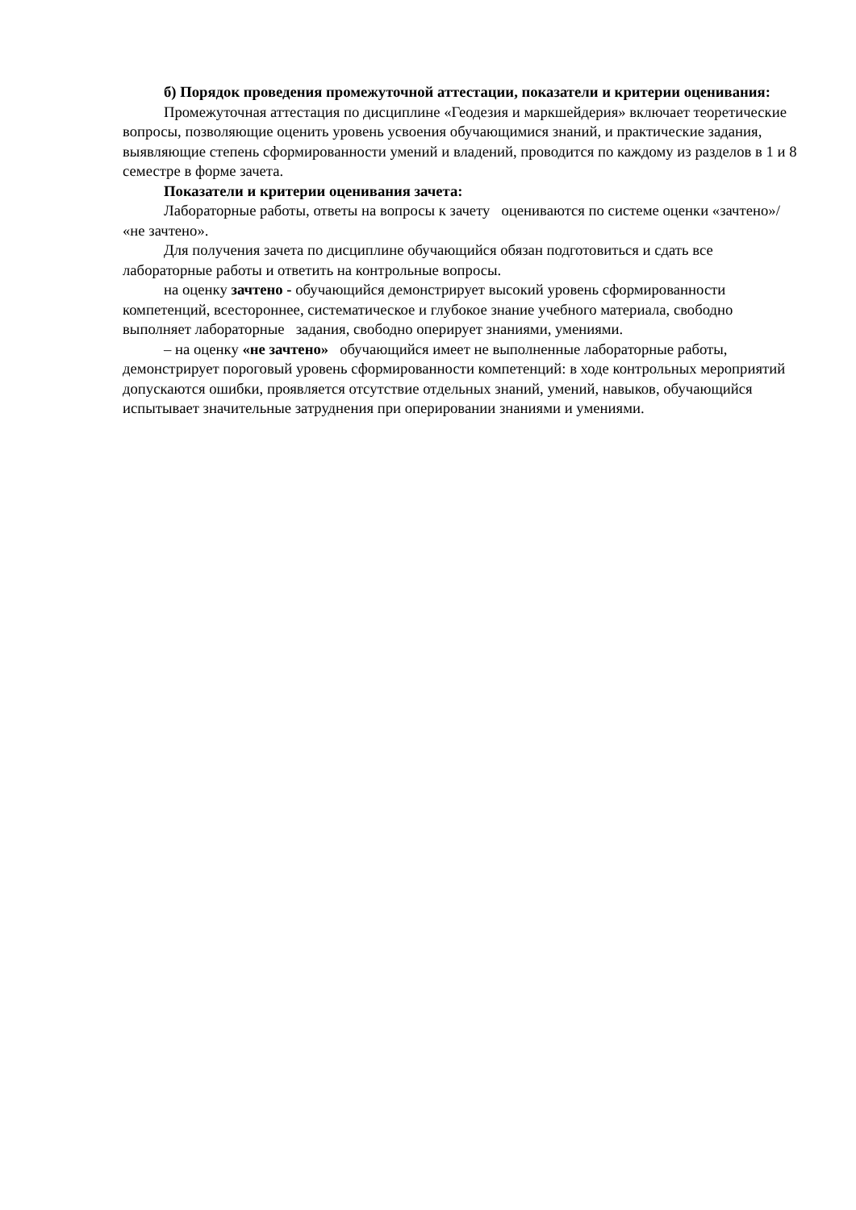б) Порядок проведения промежуточной аттестации, показатели и критерии оценивания:
Промежуточная аттестация по дисциплине «Геодезия и маркшейдерия» включает теоретические вопросы, позволяющие оценить уровень усвоения обучающимися знаний, и практические задания, выявляющие степень сформированности умений и владений, проводится по каждому из разделов в 1 и 8 семестре в форме зачета.
Показатели и критерии оценивания зачета:
Лабораторные работы, ответы на вопросы к зачету оцениваются по системе оценки «зачтено»/ «не зачтено».
Для получения зачета по дисциплине обучающийся обязан подготовиться и сдать все лабораторные работы и ответить на контрольные вопросы.
на оценку зачтено - обучающийся демонстрирует высокий уровень сформированности компетенций, всестороннее, систематическое и глубокое знание учебного материала, свободно выполняет лабораторные задания, свободно оперирует знаниями, умениями.
– на оценку «не зачтено» обучающийся имеет не выполненные лабораторные работы, демонстрирует пороговый уровень сформированности компетенций: в ходе контрольных мероприятий допускаются ошибки, проявляется отсутствие отдельных знаний, умений, навыков, обучающийся испытывает значительные затруднения при оперировании знаниями и умениями.